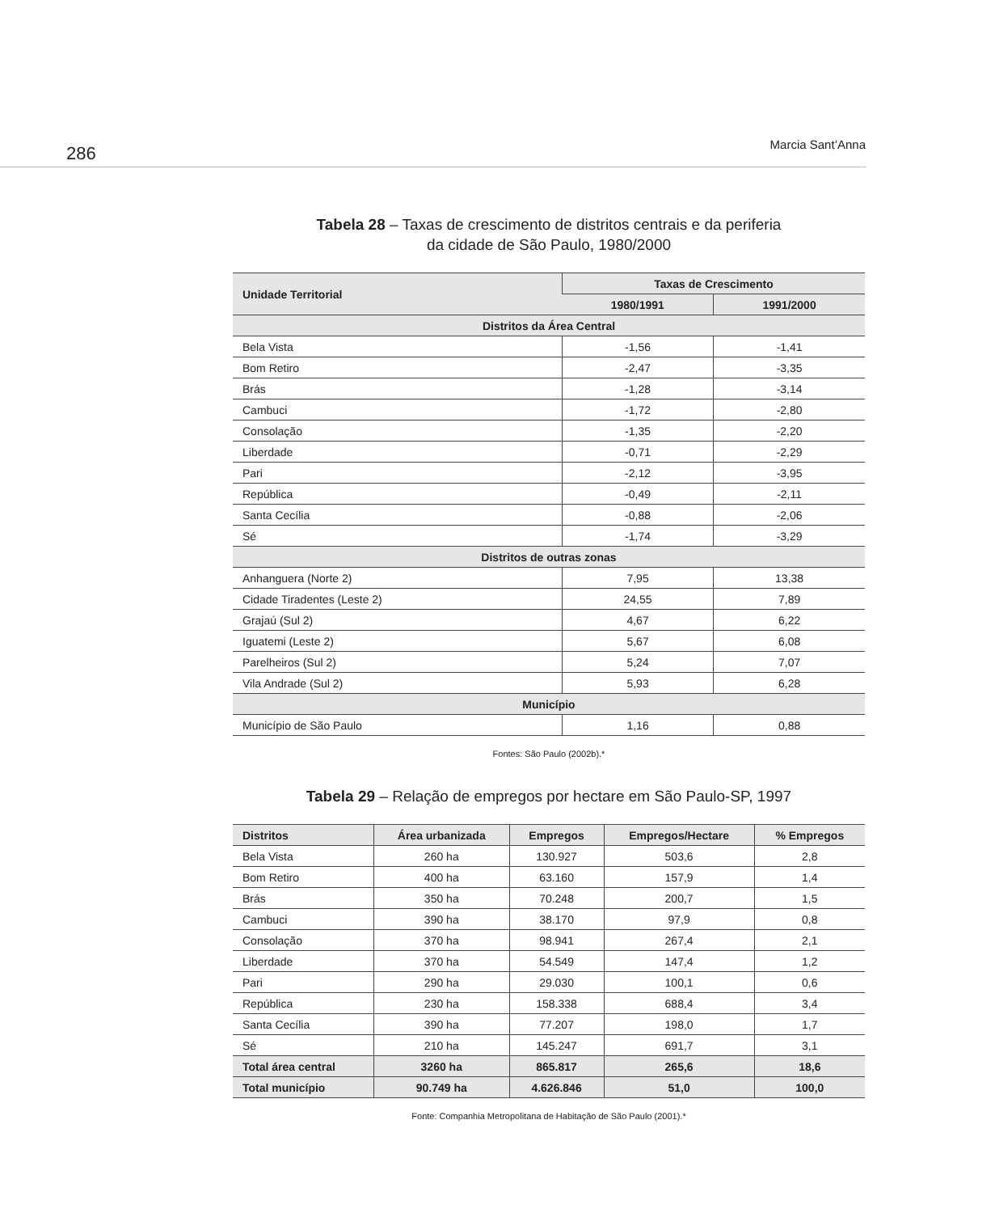286 Marcia Sant’Anna
Tabela 28 – Taxas de crescimento de distritos centrais e da periferia
da cidade de São Paulo, 1980/2000
| Unidade Territorial | Taxas de Crescimento | |
| --- | --- | --- |
| | 1980/1991 | 1991/2000 |
| Distritos da Área Central | | |
| Bela Vista | -1,56 | -1,41 |
| Bom Retiro | -2,47 | -3,35 |
| Brás | -1,28 | -3,14 |
| Cambuci | -1,72 | -2,80 |
| Consolação | -1,35 | -2,20 |
| Liberdade | -0,71 | -2,29 |
| Pari | -2,12 | -3,95 |
| República | -0,49 | -2,11 |
| Santa Cecília | -0,88 | -2,06 |
| Sé | -1,74 | -3,29 |
| Distritos de outras zonas | | |
| Anhanguera (Norte 2) | 7,95 | 13,38 |
| Cidade Tiradentes (Leste 2) | 24,55 | 7,89 |
| Grajaú (Sul 2) | 4,67 | 6,22 |
| Iguatemi (Leste 2) | 5,67 | 6,08 |
| Parelheiros (Sul 2) | 5,24 | 7,07 |
| Vila Andrade (Sul 2) | 5,93 | 6,28 |
| Município | | |
| Município de São Paulo | 1,16 | 0,88 |
Fontes: São Paulo (2002b).*
Tabela 29 – Relação de empregos por hectare em São Paulo-SP, 1997
| Distritos | Área urbanizada | Empregos | Empregos/Hectare | % Empregos |
| --- | --- | --- | --- | --- |
| Bela Vista | 260 ha | 130.927 | 503,6 | 2,8 |
| Bom Retiro | 400 ha | 63.160 | 157,9 | 1,4 |
| Brás | 350 ha | 70.248 | 200,7 | 1,5 |
| Cambuci | 390 ha | 38.170 | 97,9 | 0,8 |
| Consolação | 370 ha | 98.941 | 267,4 | 2,1 |
| Liberdade | 370 ha | 54.549 | 147,4 | 1,2 |
| Pari | 290 ha | 29.030 | 100,1 | 0,6 |
| República | 230 ha | 158.338 | 688,4 | 3,4 |
| Santa Cecília | 390 ha | 77.207 | 198,0 | 1,7 |
| Sé | 210 ha | 145.247 | 691,7 | 3,1 |
| Total área central | 3260 ha | 865.817 | 265,6 | 18,6 |
| Total município | 90.749 ha | 4.626.846 | 51,0 | 100,0 |
Fonte: Companhia Metropolitana de Habitação de São Paulo (2001).*